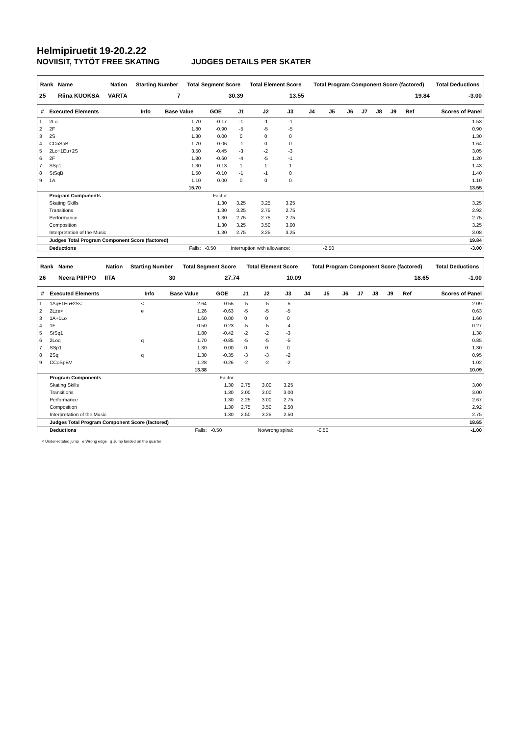Helmipiruetit 19-20.2.22
NOVIISIT, TYTÖT FREE SKATING JUDGES DETAILS PER SKATER
| Rank | Name | Nation | Starting Number | Total Segment Score | Total Element Score | Total Program Component Score (factored) | Total Deductions |
| --- | --- | --- | --- | --- | --- | --- | --- |
| 25 | Riina KUOKSA | VARTA | 7 | 30.39 | 13.55 | 19.84 | -3.00 |
| # | Executed Elements | Info | Base Value | GOE | J1 | J2 | J3 | J4 | J5 | J6 | J7 | J8 | J9 | Ref | Scores of Panel |
| --- | --- | --- | --- | --- | --- | --- | --- | --- | --- | --- | --- | --- | --- | --- | --- |
| 1 | 2Lo | | 1.70 | -0.17 | -1 | -1 | -1 | | | | | | | | 1.53 |
| 2 | 2F | | 1.80 | -0.90 | -5 | -5 | -5 | | | | | | | | 0.90 |
| 3 | 2S | | 1.30 | 0.00 | 0 | 0 | 0 | | | | | | | | 1.30 |
| 4 | CCoSpB | | 1.70 | -0.06 | -1 | 0 | 0 | | | | | | | | 1.64 |
| 5 | 2Lo+1Eu+2S | | 3.50 | -0.45 | -3 | -2 | -3 | | | | | | | | 3.05 |
| 6 | 2F | | 1.80 | -0.60 | -4 | -5 | -1 | | | | | | | | 1.20 |
| 7 | SSp1 | | 1.30 | 0.13 | 1 | 1 | 1 | | | | | | | | 1.43 |
| 8 | StSqB | | 1.50 | -0.10 | -1 | -1 | 0 | | | | | | | | 1.40 |
| 9 | 1A | | 1.10 | 0.00 | 0 | 0 | 0 | | | | | | | | 1.10 |
| | | | 15.70 | | | | | | | | | | | | 13.55 |
| | Program Components | | | Factor | | | | | | | | | | | |
| | Skating Skills | | | 1.30 | 3.25 | 3.25 | 3.25 | | | | | | | | 3.25 |
| | Transitions | | | 1.30 | 3.25 | 2.75 | 2.75 | | | | | | | | 2.92 |
| | Performance | | | 1.30 | 2.75 | 2.75 | 2.75 | | | | | | | | 2.75 |
| | Composition | | | 1.30 | 3.25 | 3.50 | 3.00 | | | | | | | | 3.25 |
| | Interpretation of the Music | | | 1.30 | 2.75 | 3.25 | 3.25 | | | | | | | | 3.08 |
| | Judges Total Program Component Score (factored) | | | | | | | | | | | | | | 19.84 |
| | Deductions | | Falls: | -0.50 | Interruption with allowance: | | | | -2.50 | | | | | | -3.00 |
| Rank | Name | Nation | Starting Number | Total Segment Score | Total Element Score | Total Program Component Score (factored) | Total Deductions |
| --- | --- | --- | --- | --- | --- | --- | --- |
| 26 | Neera PIIPPO | IITA | 30 | 27.74 | 10.09 | 18.65 | -1.00 |
| # | Executed Elements | Info | Base Value | GOE | J1 | J2 | J3 | J4 | J5 | J6 | J7 | J8 | J9 | Ref | Scores of Panel |
| --- | --- | --- | --- | --- | --- | --- | --- | --- | --- | --- | --- | --- | --- | --- | --- |
| 1 | 1Aq+1Eu+2S< | < | 2.64 | -0.55 | -5 | -5 | -5 | | | | | | | | 2.09 |
| 2 | 2Lze< | e | 1.26 | -0.63 | -5 | -5 | -5 | | | | | | | | 0.63 |
| 3 | 1A+1Lo | | 1.60 | 0.00 | 0 | 0 | 0 | | | | | | | | 1.60 |
| 4 | 1F | | 0.50 | -0.23 | -5 | -5 | -4 | | | | | | | | 0.27 |
| 5 | StSq1 | | 1.80 | -0.42 | -2 | -2 | -3 | | | | | | | | 1.38 |
| 6 | 2Loq | q | 1.70 | -0.85 | -5 | -5 | -5 | | | | | | | | 0.85 |
| 7 | SSp1 | | 1.30 | 0.00 | 0 | 0 | 0 | | | | | | | | 1.30 |
| 8 | 2Sq | q | 1.30 | -0.35 | -3 | -3 | -2 | | | | | | | | 0.95 |
| 9 | CCoSpBV | | 1.28 | -0.26 | -2 | -2 | -2 | | | | | | | | 1.02 |
| | | | 13.38 | | | | | | | | | | | | 10.09 |
| | Program Components | | | Factor | | | | | | | | | | | |
| | Skating Skills | | | 1.30 | 2.75 | 3.00 | 3.25 | | | | | | | | 3.00 |
| | Transitions | | | 1.30 | 3.00 | 3.00 | 3.00 | | | | | | | | 3.00 |
| | Performance | | | 1.30 | 2.25 | 3.00 | 2.75 | | | | | | | | 2.67 |
| | Composition | | | 1.30 | 2.75 | 3.50 | 2.50 | | | | | | | | 2.92 |
| | Interpretation of the Music | | | 1.30 | 2.50 | 3.25 | 2.50 | | | | | | | | 2.75 |
| | Judges Total Program Component Score (factored) | | | | | | | | | | | | | | 18.65 |
| | Deductions | | Falls: | -0.50 | | No/wrong spiral: | | | -0.50 | | | | | | -1.00 |
< Under-rotated jump e Wrong edge q Jump landed on the quarter